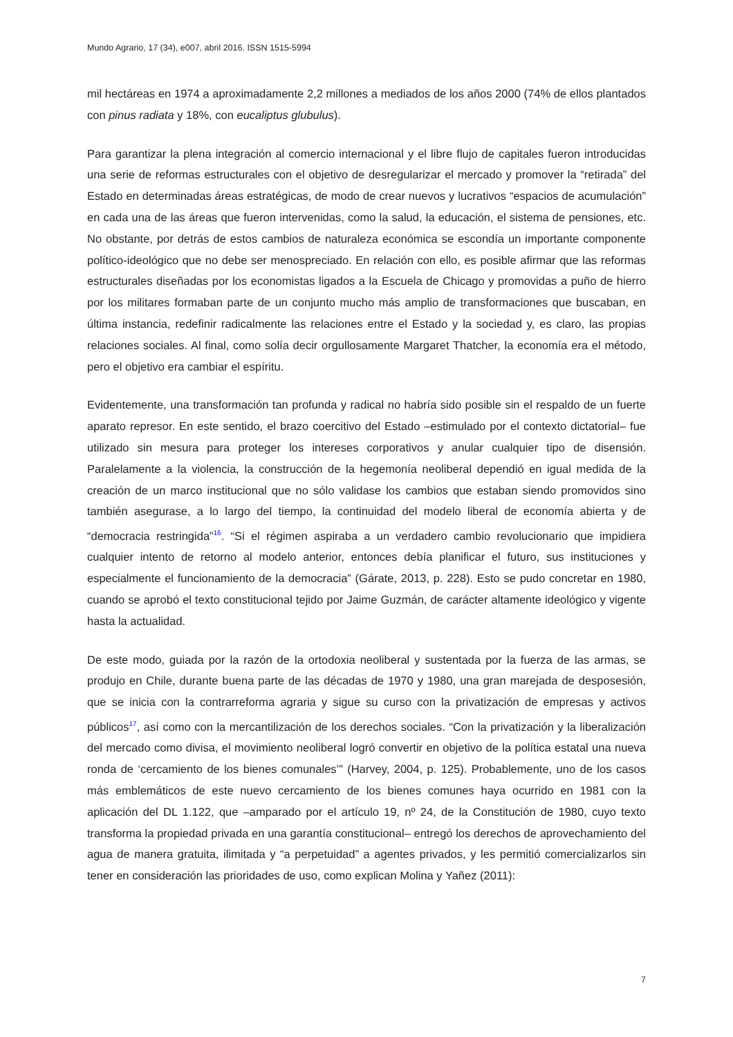Mundo Agrario, 17 (34), e007, abril 2016. ISSN 1515-5994
mil hectáreas en 1974 a aproximadamente 2,2 millones a mediados de los años 2000 (74% de ellos plantados con pinus radiata y 18%, con eucaliptus glubulus).
Para garantizar la plena integración al comercio internacional y el libre flujo de capitales fueron introducidas una serie de reformas estructurales con el objetivo de desregularizar el mercado y promover la “retirada” del Estado en determinadas áreas estratégicas, de modo de crear nuevos y lucrativos “espacios de acumulación” en cada una de las áreas que fueron intervenidas, como la salud, la educación, el sistema de pensiones, etc. No obstante, por detrás de estos cambios de naturaleza económica se escondía un importante componente político-ideológico que no debe ser menospreciado. En relación con ello, es posible afirmar que las reformas estructurales diseñadas por los economistas ligados a la Escuela de Chicago y promovidas a puño de hierro por los militares formaban parte de un conjunto mucho más amplio de transformaciones que buscaban, en última instancia, redefinir radicalmente las relaciones entre el Estado y la sociedad y, es claro, las propias relaciones sociales. Al final, como solía decir orgullosamente Margaret Thatcher, la economía era el método, pero el objetivo era cambiar el espíritu.
Evidentemente, una transformación tan profunda y radical no habría sido posible sin el respaldo de un fuerte aparato represor. En este sentido, el brazo coercitivo del Estado –estimulado por el contexto dictatorial– fue utilizado sin mesura para proteger los intereses corporativos y anular cualquier tipo de disensión. Paralelamente a la violencia, la construcción de la hegemonía neoliberal dependió en igual medida de la creación de un marco institucional que no sólo validase los cambios que estaban siendo promovidos sino también asegurase, a lo largo del tiempo, la continuidad del modelo liberal de economía abierta y de “democracia restringida”<sup>16</sup>. “Si el régimen aspiraba a un verdadero cambio revolucionario que impidiera cualquier intento de retorno al modelo anterior, entonces debía planificar el futuro, sus instituciones y especialmente el funcionamiento de la democracia” (Gárate, 2013, p. 228). Esto se pudo concretar en 1980, cuando se aprobó el texto constitucional tejido por Jaime Guzmán, de carácter altamente ideológico y vigente hasta la actualidad.
De este modo, guiada por la razón de la ortodoxia neoliberal y sustentada por la fuerza de las armas, se produjo en Chile, durante buena parte de las décadas de 1970 y 1980, una gran marejada de desposesión, que se inicia con la contrarreforma agraria y sigue su curso con la privatización de empresas y activos públicos<sup>17</sup>, así como con la mercantilización de los derechos sociales. “Con la privatización y la liberalización del mercado como divisa, el movimiento neoliberal logró convertir en objetivo de la política estatal una nueva ronda de ‘cercamiento de los bienes comunales’” (Harvey, 2004, p. 125). Probablemente, uno de los casos más emblemáticos de este nuevo cercamiento de los bienes comunes haya ocurrido en 1981 con la aplicación del DL 1.122, que –amparado por el artículo 19, nº 24, de la Constitución de 1980, cuyo texto transforma la propiedad privada en una garantía constitucional– entregó los derechos de aprovechamiento del agua de manera gratuita, ilimitada y “a perpetuidad” a agentes privados, y les permitió comercializarlos sin tener en consideración las prioridades de uso, como explican Molina y Yañez (2011):
7